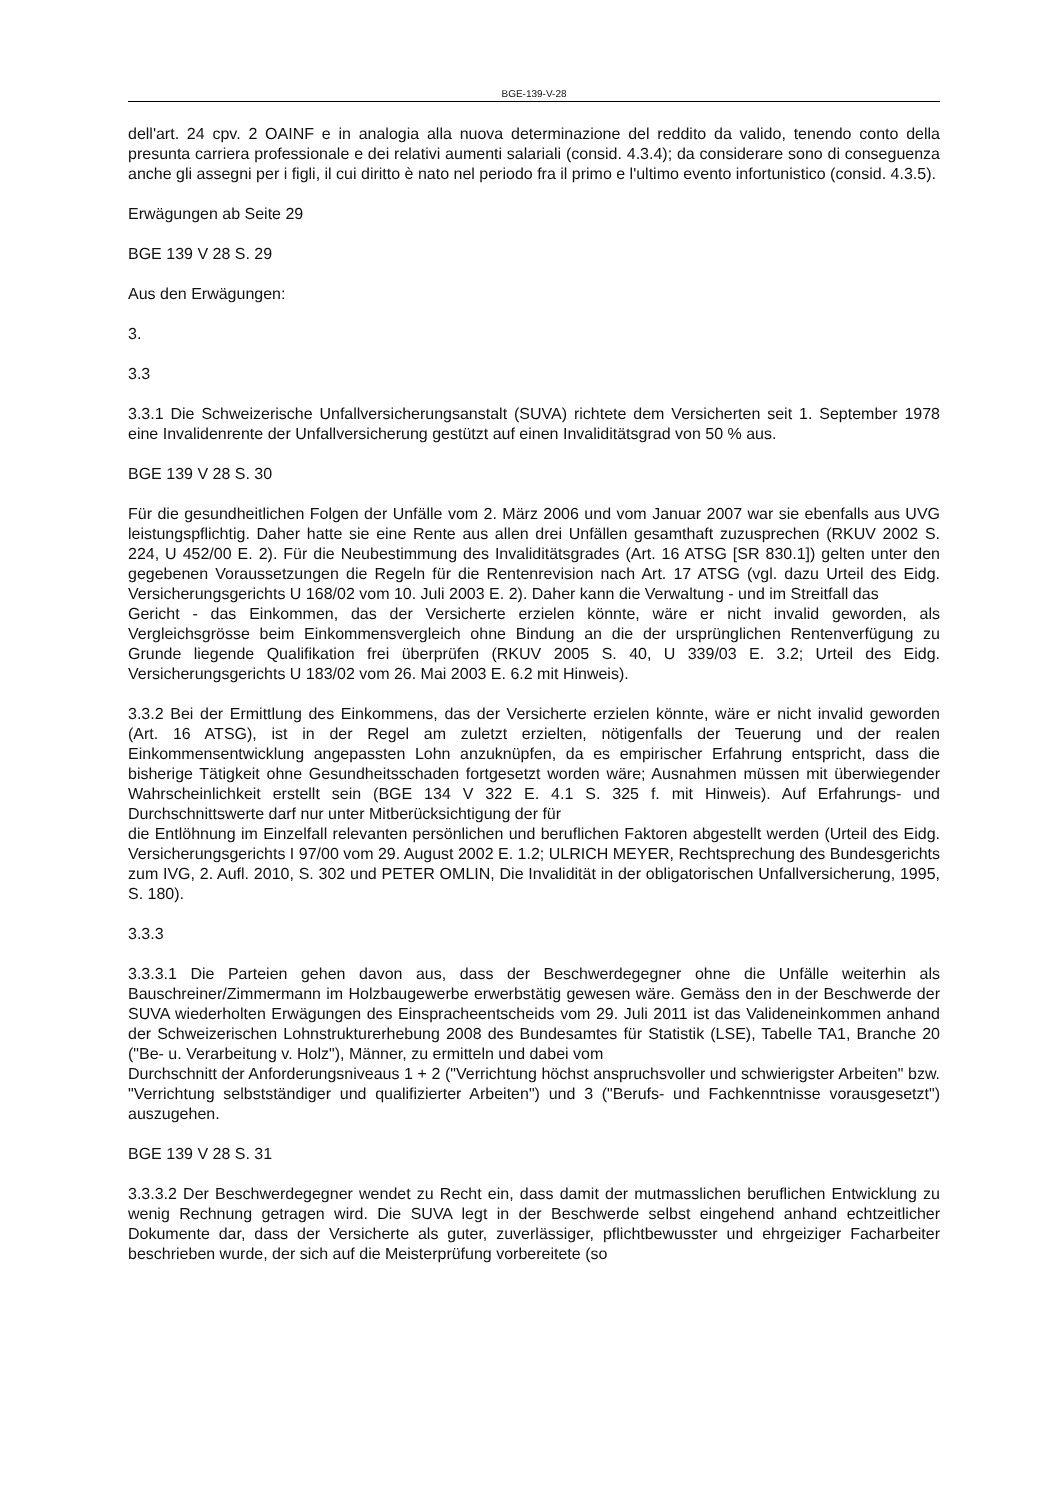BGE-139-V-28
dell'art. 24 cpv. 2 OAINF e in analogia alla nuova determinazione del reddito da valido, tenendo conto della presunta carriera professionale e dei relativi aumenti salariali (consid. 4.3.4); da considerare sono di conseguenza anche gli assegni per i figli, il cui diritto è nato nel periodo fra il primo e l'ultimo evento infortunistico (consid. 4.3.5).
Erwägungen ab Seite 29
BGE 139 V 28 S. 29
Aus den Erwägungen:
3.
3.3
3.3.1 Die Schweizerische Unfallversicherungsanstalt (SUVA) richtete dem Versicherten seit 1. September 1978 eine Invalidenrente der Unfallversicherung gestützt auf einen Invaliditätsgrad von 50 % aus.
BGE 139 V 28 S. 30
Für die gesundheitlichen Folgen der Unfälle vom 2. März 2006 und vom Januar 2007 war sie ebenfalls aus UVG leistungspflichtig. Daher hatte sie eine Rente aus allen drei Unfällen gesamthaft zuzusprechen (RKUV 2002 S. 224, U 452/00 E. 2). Für die Neubestimmung des Invaliditätsgrades (Art. 16 ATSG [SR 830.1]) gelten unter den gegebenen Voraussetzungen die Regeln für die Rentenrevision nach Art. 17 ATSG (vgl. dazu Urteil des Eidg. Versicherungsgerichts U 168/02 vom 10. Juli 2003 E. 2). Daher kann die Verwaltung - und im Streitfall das
Gericht - das Einkommen, das der Versicherte erzielen könnte, wäre er nicht invalid geworden, als Vergleichsgrösse beim Einkommensvergleich ohne Bindung an die der ursprünglichen Rentenverfügung zu Grunde liegende Qualifikation frei überprüfen (RKUV 2005 S. 40, U 339/03 E. 3.2; Urteil des Eidg. Versicherungsgerichts U 183/02 vom 26. Mai 2003 E. 6.2 mit Hinweis).
3.3.2 Bei der Ermittlung des Einkommens, das der Versicherte erzielen könnte, wäre er nicht invalid geworden (Art. 16 ATSG), ist in der Regel am zuletzt erzielten, nötigenfalls der Teuerung und der realen Einkommensentwicklung angepassten Lohn anzuknüpfen, da es empirischer Erfahrung entspricht, dass die bisherige Tätigkeit ohne Gesundheitsschaden fortgesetzt worden wäre; Ausnahmen müssen mit überwiegender Wahrscheinlichkeit erstellt sein (BGE 134 V 322 E. 4.1 S. 325 f. mit Hinweis). Auf Erfahrungs- und Durchschnittswerte darf nur unter Mitberücksichtigung der für
die Entlöhnung im Einzelfall relevanten persönlichen und beruflichen Faktoren abgestellt werden (Urteil des Eidg. Versicherungsgerichts I 97/00 vom 29. August 2002 E. 1.2; ULRICH MEYER, Rechtsprechung des Bundesgerichts zum IVG, 2. Aufl. 2010, S. 302 und PETER OMLIN, Die Invalidität in der obligatorischen Unfallversicherung, 1995, S. 180).
3.3.3
3.3.3.1 Die Parteien gehen davon aus, dass der Beschwerdegegner ohne die Unfälle weiterhin als Bauschreiner/Zimmermann im Holzbaugewerbe erwerbstätig gewesen wäre. Gemäss den in der Beschwerde der SUVA wiederholten Erwägungen des Einspracheentscheids vom 29. Juli 2011 ist das Valideneinkommen anhand der Schweizerischen Lohnstrukturerhebung 2008 des Bundesamtes für Statistik (LSE), Tabelle TA1, Branche 20 ("Be- u. Verarbeitung v. Holz"), Männer, zu ermitteln und dabei vom
Durchschnitt der Anforderungsniveaus 1 + 2 ("Verrichtung höchst anspruchsvoller und schwierigster Arbeiten" bzw. "Verrichtung selbstständiger und qualifizierter Arbeiten") und 3 ("Berufs- und Fachkenntnisse vorausgesetzt") auszugehen.
BGE 139 V 28 S. 31
3.3.3.2 Der Beschwerdegegner wendet zu Recht ein, dass damit der mutmasslichen beruflichen Entwicklung zu wenig Rechnung getragen wird. Die SUVA legt in der Beschwerde selbst eingehend anhand echtzeitlicher Dokumente dar, dass der Versicherte als guter, zuverlässiger, pflichtbewusster und ehrgeiziger Facharbeiter beschrieben wurde, der sich auf die Meisterprüfung vorbereitete (so